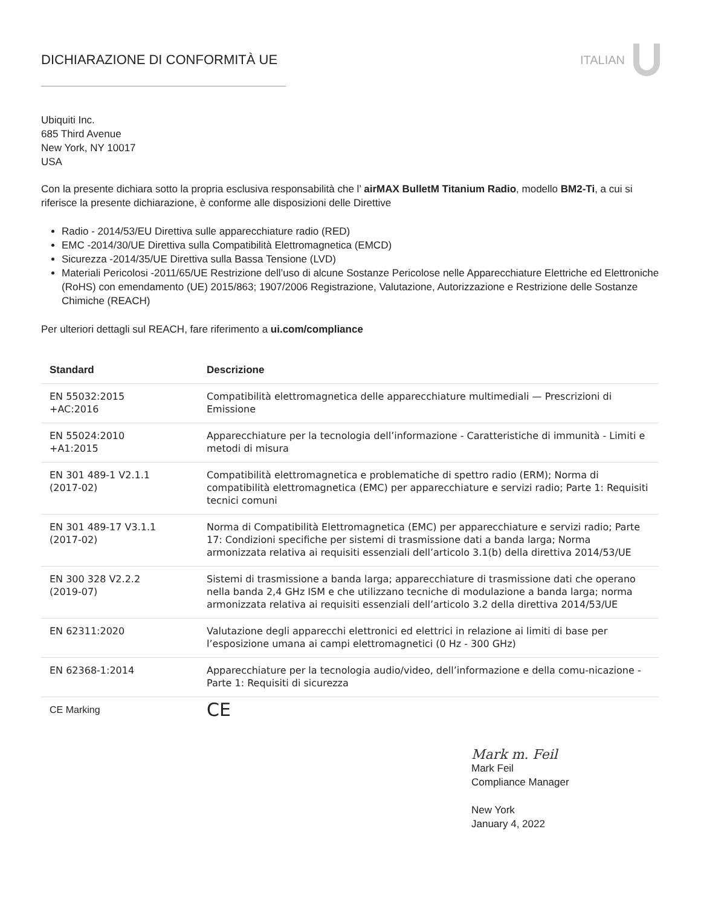DICHIARAZIONE DI CONFORMITÀ UE ITALIAN
Ubiquiti Inc.
685 Third Avenue
New York, NY 10017
USA
Con la presente dichiara sotto la propria esclusiva responsabilità che l’ airMAX BulletM Titanium Radio, modello BM2-Ti, a cui si riferisce la presente dichiarazione, è conforme alle disposizioni delle Direttive
Radio - 2014/53/EU Direttiva sulle apparecchiature radio (RED)
EMC -2014/30/UE Direttiva sulla Compatibilità Elettromagnetica (EMCD)
Sicurezza -2014/35/UE Direttiva sulla Bassa Tensione (LVD)
Materiali Pericolosi -2011/65/UE Restrizione dell’uso di alcune Sostanze Pericolose nelle Apparecchiature Elettriche ed Elettroniche (RoHS) con emendamento (UE) 2015/863; 1907/2006 Registrazione, Valutazione, Autorizzazione e Restrizione delle Sostanze Chimiche (REACH)
Per ulteriori dettagli sul REACH, fare riferimento a ui.com/compliance
| Standard | Descrizione |
| --- | --- |
| EN 55032:2015 +AC:2016 | Compatibilità elettromagnetica delle apparecchiature multimediali — Prescrizioni di Emissione |
| EN 55024:2010 +A1:2015 | Apparecchiature per la tecnologia dell’informazione - Caratteristiche di immunità - Limiti e metodi di misura |
| EN 301 489-1 V2.1.1 (2017-02) | Compatibilità elettromagnetica e problematiche di spettro radio (ERM); Norma di compatibilità elettromagnetica (EMC) per apparecchiature e servizi radio; Parte 1: Requisiti tecnici comuni |
| EN 301 489-17 V3.1.1 (2017-02) | Norma di Compatibilità Elettromagnetica (EMC) per apparecchiature e servizi radio; Parte 17: Condizioni specifiche per sistemi di trasmissione dati a banda larga; Norma armonizzata relativa ai requisiti essenziali dell’articolo 3.1(b) della direttiva 2014/53/UE |
| EN 300 328 V2.2.2 (2019-07) | Sistemi di trasmissione a banda larga; apparecchiature di trasmissione dati che operano nella banda 2,4 GHz ISM e che utilizzano tecniche di modulazione a banda larga; norma armonizzata relativa ai requisiti essenziali dell’articolo 3.2 della direttiva 2014/53/UE |
| EN 62311:2020 | Valutazione degli apparecchi elettronici ed elettrici in relazione ai limiti di base per l’esposizione umana ai campi elettromagnetici (0 Hz - 300 GHz) |
| EN 62368-1:2014 | Apparecchiature per la tecnologia audio/video, dell’informazione e della comu-nicazione - Parte 1: Requisiti di sicurezza |
| CE Marking | CE |
Mark m. Feil
Mark Feil
Compliance Manager
New York
January 4, 2022